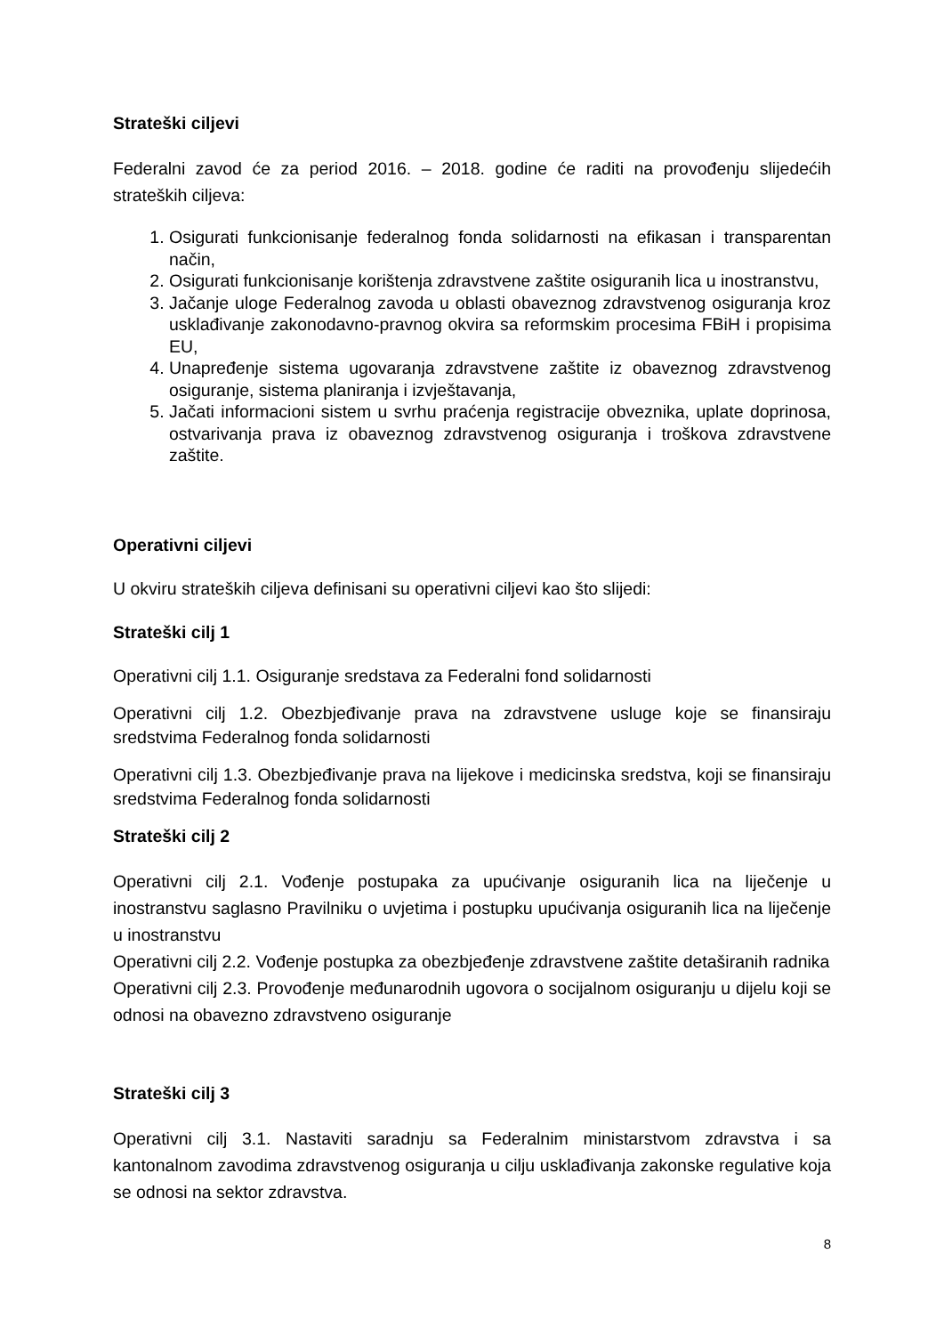Strateški ciljevi
Federalni zavod će za period 2016. – 2018. godine će raditi na provođenju slijedećih strateških ciljeva:
1. Osigurati funkcionisanje federalnog fonda solidarnosti na efikasan i transparentan način,
2. Osigurati funkcionisanje korištenja zdravstvene zaštite osiguranih lica u inostranstvu,
3. Jačanje uloge Federalnog zavoda u oblasti obaveznog zdravstvenog osiguranja kroz usklađivanje zakonodavno-pravnog okvira sa reformskim procesima FBiH i propisima EU,
4. Unapređenje sistema ugovaranja zdravstvene zaštite iz obaveznog zdravstvenog osiguranje, sistema planiranja i izvještavanja,
5. Jačati informacioni sistem u svrhu praćenja registracije obveznika, uplate doprinosa, ostvarivanja prava iz obaveznog zdravstvenog osiguranja i troškova zdravstvene zaštite.
Operativni ciljevi
U okviru strateških ciljeva definisani su operativni ciljevi kao što slijedi:
Strateški cilj 1
Operativni cilj 1.1. Osiguranje sredstava za Federalni fond solidarnosti
Operativni cilj 1.2. Obezbjeđivanje prava na zdravstvene usluge koje se finansiraju sredstvima Federalnog fonda solidarnosti
Operativni cilj 1.3. Obezbjeđivanje prava na lijekove i medicinska sredstva, koji se finansiraju sredstvima Federalnog fonda solidarnosti
Strateški cilj 2
Operativni cilj 2.1. Vođenje postupaka za upućivanje osiguranih lica na liječenje u inostranstvu saglasno Pravilniku o uvjetima i postupku upućivanja osiguranih lica na liječenje u inostranstvu
Operativni cilj 2.2. Vođenje postupka za obezbjeđenje zdravstvene zaštite detaširanih radnika
Operativni cilj 2.3. Provođenje međunarodnih ugovora o socijalnom osiguranju u dijelu koji se odnosi na obavezno zdravstveno osiguranje
Strateški cilj 3
Operativni cilj 3.1. Nastaviti saradnju sa Federalnim ministarstvom zdravstva i sa kantonalnom zavodima zdravstvenog osiguranja u cilju usklađivanja zakonske regulative koja se odnosi na sektor zdravstva.
8